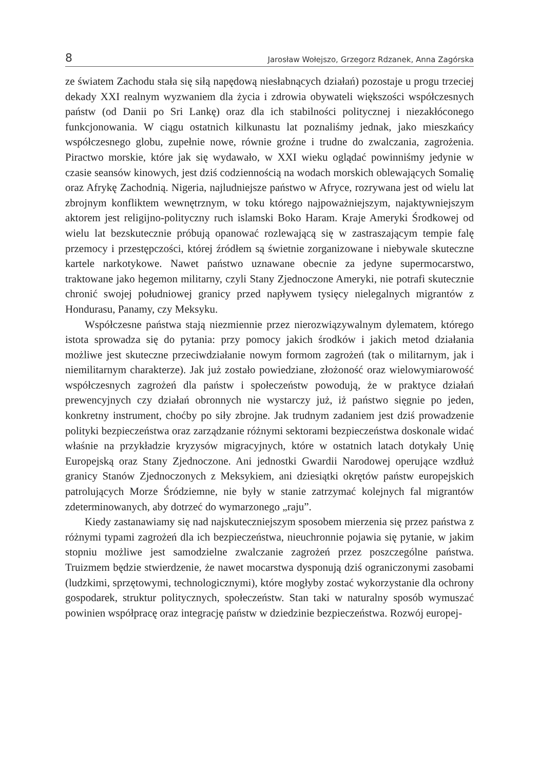8 Jarosław Wołejszo, Grzegorz Rdzanek, Anna Zagórska
ze światem Zachodu stała się siłą napędową niesłabnących działań) pozostaje u progu trzeciej dekady XXI realnym wyzwaniem dla życia i zdrowia obywateli większości współczesnych państw (od Danii po Sri Lankę) oraz dla ich stabilności politycznej i niezakłóconego funkcjonowania. W ciągu ostatnich kilkunastu lat poznaliśmy jednak, jako mieszkańcy współczesnego globu, zupełnie nowe, równie groźne i trudne do zwalczania, zagrożenia. Piractwo morskie, które jak się wydawało, w XXI wieku oglądać powinniśmy jedynie w czasie seansów kinowych, jest dziś codziennością na wodach morskich oblewających Somalię oraz Afrykę Zachodnią. Nigeria, najludniejsze państwo w Afryce, rozrywana jest od wielu lat zbrojnym konfliktem wewnętrznym, w toku którego najpoważniejszym, najaktywniejszym aktorem jest religijno-polityczny ruch islamski Boko Haram. Kraje Ameryki Środkowej od wielu lat bezskutecznie próbują opanować rozlewającą się w zastraszającym tempie falę przemocy i przestępczości, której źródłem są świetnie zorganizowane i niebywale skuteczne kartele narkotykowe. Nawet państwo uznawane obecnie za jedyne supermocarstwo, traktowane jako hegemon militarny, czyli Stany Zjednoczone Ameryki, nie potrafi skutecznie chronić swojej południowej granicy przed napływem tysięcy nielegalnych migrantów z Hondurasu, Panamy, czy Meksyku.
Współczesne państwa stają niezmiennie przez nierozwiązywalnym dylematem, którego istota sprowadza się do pytania: przy pomocy jakich środków i jakich metod działania możliwe jest skuteczne przeciwdziałanie nowym formom zagrożeń (tak o militarnym, jak i niemilitarnym charakterze). Jak już zostało powiedziane, złożoność oraz wielowymiarowość współczesnych zagrożeń dla państw i społeczeństw powodują, że w praktyce działań prewencyjnych czy działań obronnych nie wystarczy już, iż państwo sięgnie po jeden, konkretny instrument, choćby po siły zbrojne. Jak trudnym zadaniem jest dziś prowadzenie polityki bezpieczeństwa oraz zarządzanie różnymi sektorami bezpieczeństwa doskonale widać właśnie na przykładzie kryzysów migracyjnych, które w ostatnich latach dotykały Unię Europejską oraz Stany Zjednoczone. Ani jednostki Gwardii Narodowej operujące wzdłuż granicy Stanów Zjednoczonych z Meksykiem, ani dziesiątki okrętów państw europejskich patrolujących Morze Śródziemne, nie były w stanie zatrzymać kolejnych fal migrantów zdeterminowanych, aby dotrzeć do wymarzonego „raju”.
Kiedy zastanawiamy się nad najskuteczniejszym sposobem mierzenia się przez państwa z różnymi typami zagrożeń dla ich bezpieczeństwa, nieuchronnie pojawia się pytanie, w jakim stopniu możliwe jest samodzielne zwalczanie zagrożeń przez poszczególne państwa. Truizmem będzie stwierdzenie, że nawet mocarstwa dysponują dziś ograniczonymi zasobami (ludzkimi, sprzętowymi, technologicznymi), które mogłyby zostać wykorzystanie dla ochrony gospodarek, struktur politycznych, społeczeństw. Stan taki w naturalny sposób wymuszać powinien współpracę oraz integrację państw w dziedzinie bezpieczeństwa. Rozwój europej-